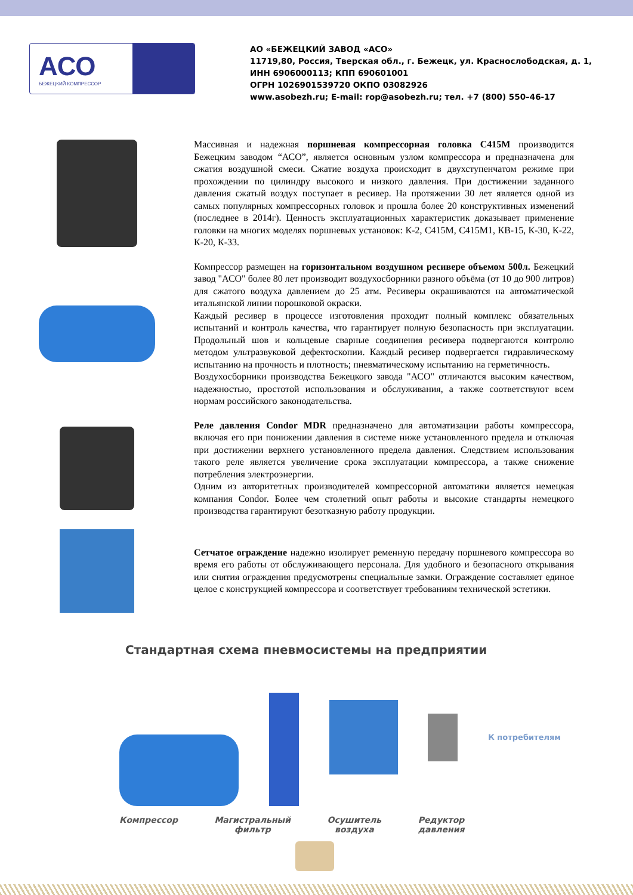АСО
БЕЖЕЦКИЙ КОМПРЕССОР
АО «БЕЖЕЦКИЙ ЗАВОД «АСО»
11719,80, Россия, Тверская обл., г. Бежецк, ул. Краснослободская, д. 1,
ИНН 6906000113; КПП 690601001
ОГРН 1026901539720 ОКПО 03082926
www.asobezh.ru; E-mail: rop@asobezh.ru; тел. +7 (800) 550–46-17
Массивная и надежная поршневая компрессорная головка С415М производится Бежецким заводом “АСО”, является основным узлом компрессора и предназначена для сжатия воздушной смеси. Сжатие воздуха происходит в двухступенчатом режиме при прохождении по цилиндру высокого и низкого давления. При достижении заданного давления сжатый воздух поступает в ресивер. На протяжении 30 лет является одной из самых популярных компрессорных головок и прошла более 20 конструктивных изменений (последнее в 2014г). Ценность эксплуатационных характеристик доказывает применение головки на многих моделях поршневых установок: К-2, С415М, С415М1, КВ-15, К-30, К-22, К-20, К-33.
Компрессор размещен на горизонтальном воздушном ресивере объемом 500л. Бежецкий завод "АСО" более 80 лет производит воздухосборники разного объёма (от 10 до 900 литров) для сжатого воздуха давлением до 25 атм. Ресиверы окрашиваются на автоматической итальянской линии порошковой окраски.
Каждый ресивер в процессе изготовления проходит полный комплекс обязательных испытаний и контроль качества, что гарантирует полную безопасность при эксплуатации. Продольный шов и кольцевые сварные соединения ресивера подвергаются контролю методом ультразвуковой дефектоскопии. Каждый ресивер подвергается гидравлическому испытанию на прочность и плотность; пневматическому испытанию на герметичность.
Воздухосборники производства Бежецкого завода "АСО" отличаются высоким качеством, надежностью, простотой использования и обслуживания, а также соответствуют всем нормам российского законодательства.
Реле давления Condor MDR предназначено для автоматизации работы компрессора, включая его при понижении давления в системе ниже установленного предела и отключая при достижении верхнего установленного предела давления. Следствием использования такого реле является увеличение срока эксплуатации компрессора, а также снижение потребления электроэнергии.
Одним из авторитетных производителей компрессорной автоматики является немецкая компания Condor. Более чем столетний опыт работы и высокие стандарты немецкого производства гарантируют безотказную работу продукции.
Сетчатое ограждение надежно изолирует ременную передачу поршневого компрессора во время его работы от обслуживающего персонала. Для удобного и безопасного открывания или снятия ограждения предусмотрены специальные замки. Ограждение составляет единое целое с конструкцией компрессора и соответствует требованиям технической эстетики.
Стандартная схема пневмосистемы на предприятии
К потребителям
Компрессор Магистральный
фильтр
Осушитель
воздуха
Редуктор
давления